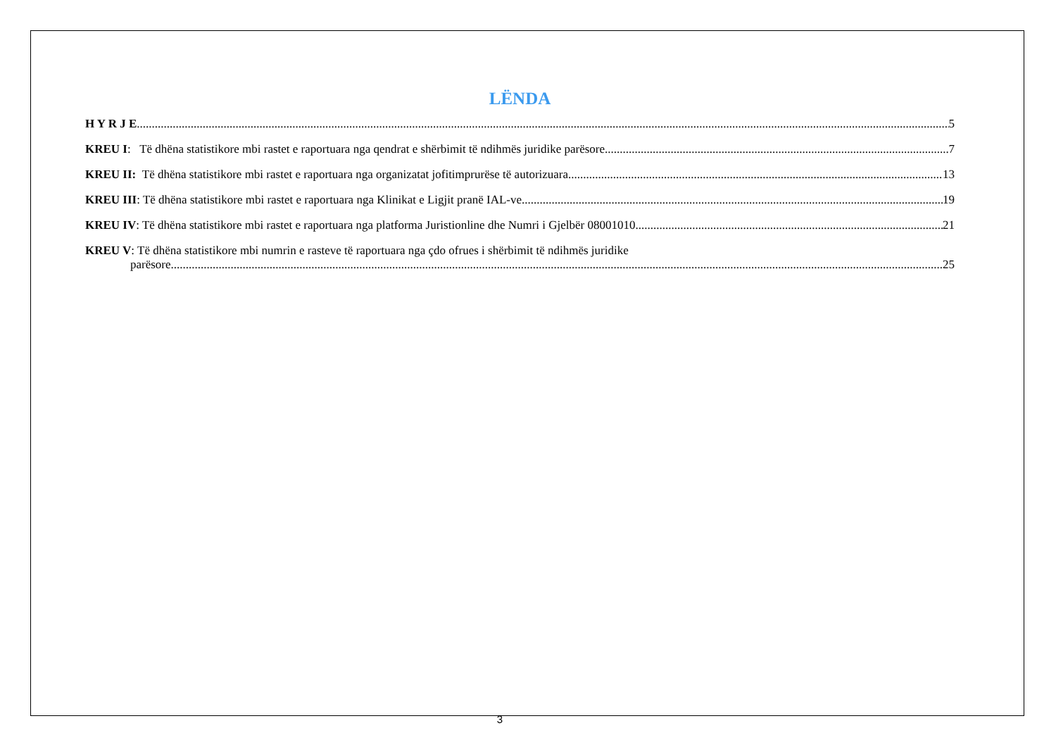LËNDA
H Y R J E 5
KREU I: Të dhëna statistikore mbi rastet e raportuara nga qendrat e shërbimit të ndihmës juridike parësore 7
KREU II: Të dhëna statistikore mbi rastet e raportuara nga organizatat jofitimprurëse të autorizuara 13
KREU III: Të dhëna statistikore mbi rastet e raportuara nga Klinikat e Ligjit pranë IAL-ve 19
KREU IV: Të dhëna statistikore mbi rastet e raportuara nga platforma Juristionline dhe Numri i Gjelbër 08001010 21
KREU V: Të dhëna statistikore mbi numrin e rasteve të raportuara nga çdo ofrues i shërbimit të ndihmës juridike
parësore 25
3